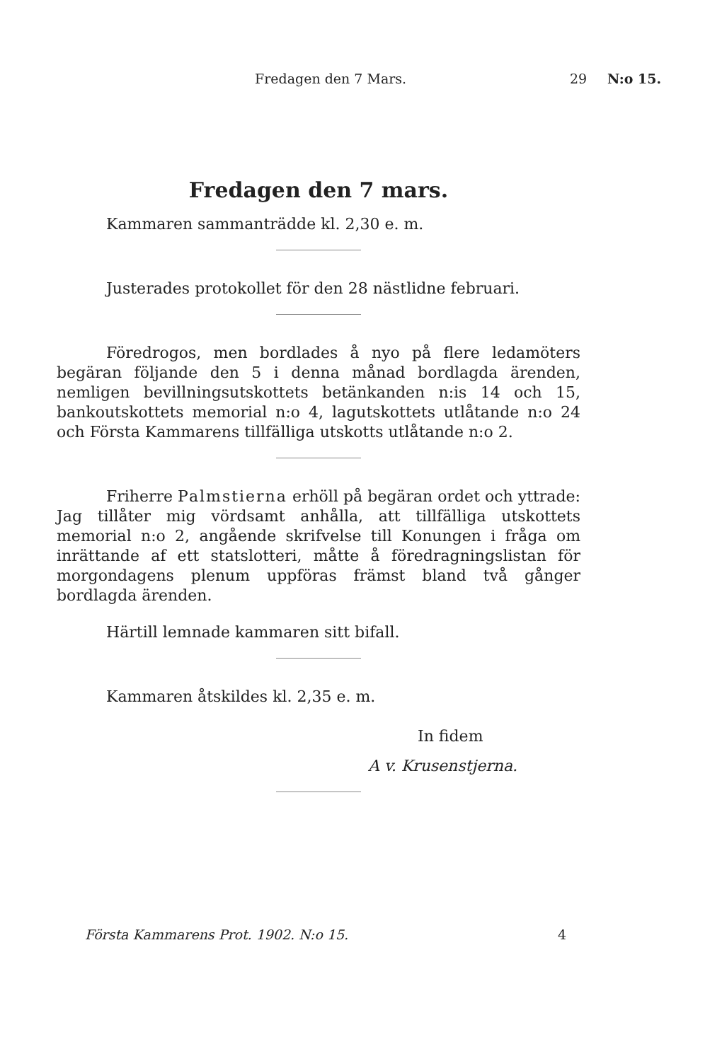Fredagen den 7 Mars. 29 N:o 15.
Fredagen den 7 mars.
Kammaren sammanträdde kl. 2,30 e. m.
Justerades protokollet för den 28 nästlidne februari.
Föredrogos, men bordlades å nyo på flere ledamöters begäran följande den 5 i denna månad bordlagda ärenden, nemligen bevillningsutskottets betänkanden n:is 14 och 15, bankoutskottets memorial n:o 4, lagutskottets utlåtande n:o 24 och Första Kammarens tillfälliga utskotts utlåtande n:o 2.
Friherre Palmstierna erhöll på begäran ordet och yttrade: Jag tillåter mig vördsamt anhålla, att tillfälliga utskottets memorial n:o 2, angående skrifvelse till Konungen i fråga om inrättande af ett statslotteri, måtte å föredragningslistan för morgondagens plenum uppföras främst bland två gånger bordlagda ärenden.
Härtill lemnade kammaren sitt bifall.
Kammaren åtskildes kl. 2,35 e. m.
In fidem
A v. Krusenstjerna.
Första Kammarens Prot. 1902. N:o 15. 4